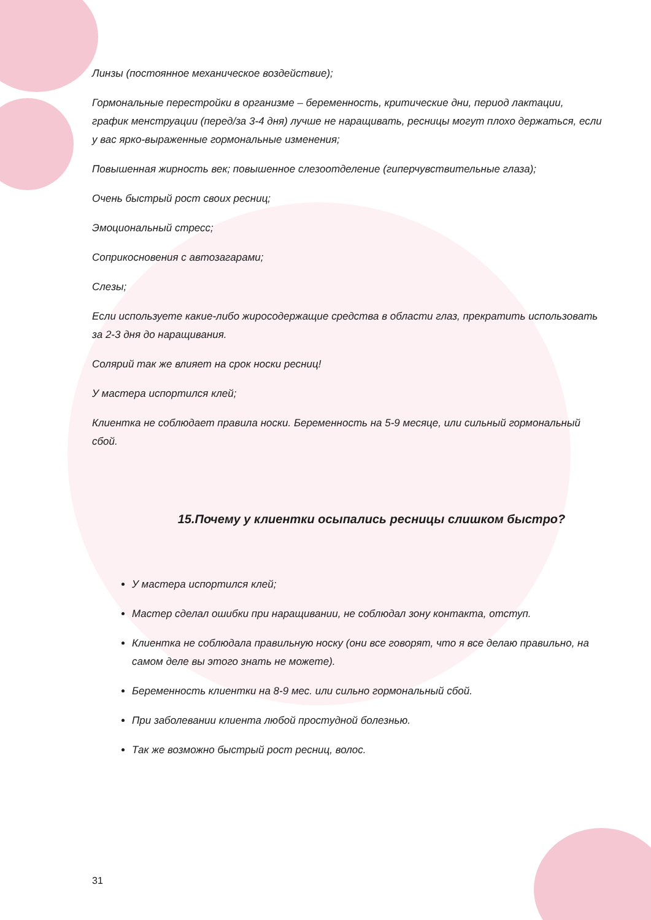Линзы (постоянное механическое воздействие);
Гормональные перестройки в организме – беременность, критические дни, период лактации, график менструации (перед/за 3-4 дня) лучше не наращивать, ресницы могут плохо держаться, если у вас ярко-выраженные гормональные изменения;
Повышенная жирность век; повышенное слезоотделение (гиперчувствительные глаза);
Очень быстрый рост своих ресниц;
Эмоциональный стресс;
Соприкосновения с автозагарами;
Слезы;
Если используете какие-либо жиросодержащие средства в области глаз, прекратить использовать за 2-3 дня до наращивания.
Солярий так же влияет на срок носки ресниц!
У мастера испортился клей;
Клиентка не соблюдает правила носки. Беременность на 5-9 месяце, или сильный гормональный сбой.
15.Почему у клиентки осыпались ресницы слишком быстро?
У мастера испортился клей;
Мастер сделал ошибки при наращивании, не соблюдал зону контакта, отступ.
Клиентка не соблюдала правильную носку (они все говорят, что я все делаю правильно, на самом деле вы этого знать не можете).
Беременность клиентки на 8-9 мес. или сильно гормональный сбой.
При заболевании клиента любой простудной болезнью.
Так же возможно быстрый рост ресниц, волос.
31